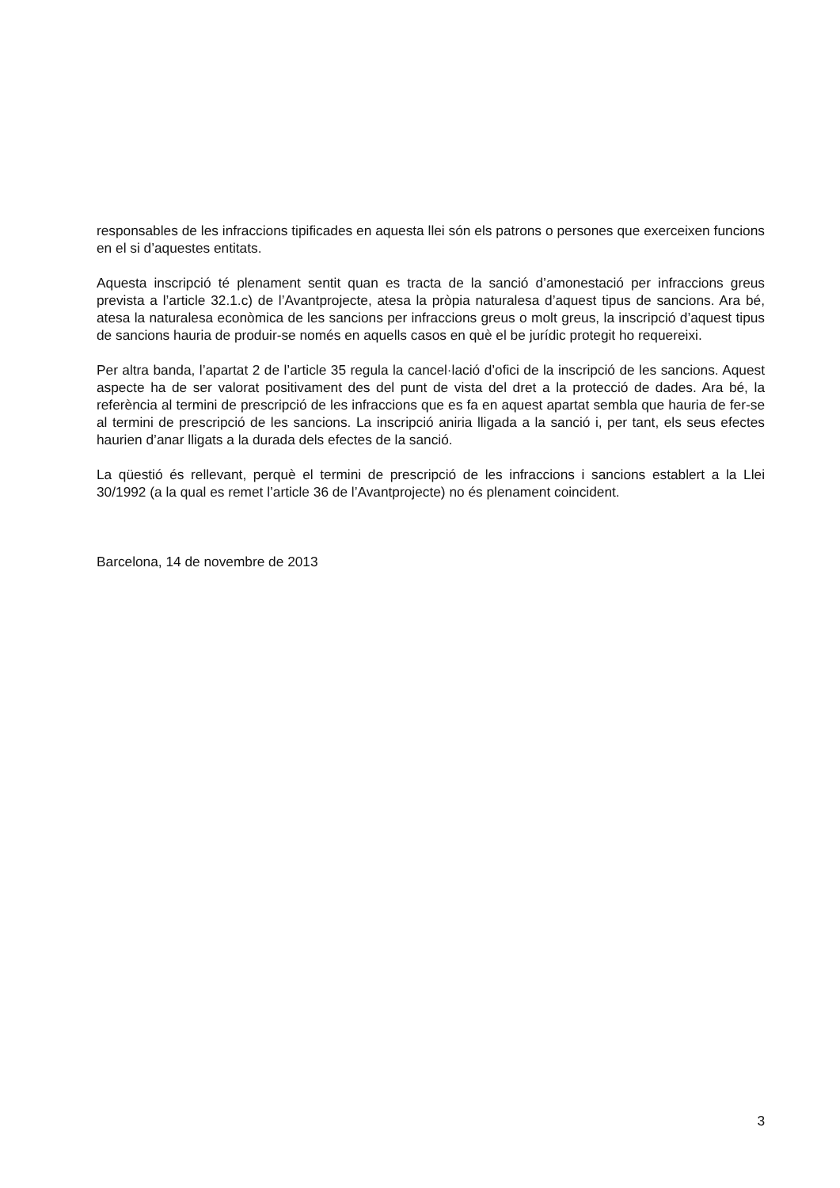responsables de les infraccions tipificades en aquesta llei són els patrons o persones que exerceixen funcions en el si d’aquestes entitats.
Aquesta inscripció té plenament sentit quan es tracta de la sanció d’amonestació per infraccions greus prevista a l’article 32.1.c) de l’Avantprojecte, atesa la pròpia naturalesa d’aquest tipus de sancions. Ara bé, atesa la naturalesa econòmica de les sancions per infraccions greus o molt greus, la inscripció d’aquest tipus de sancions hauria de produir-se només en aquells casos en què el be jurídic protegit ho requereixi.
Per altra banda, l’apartat 2 de l’article 35 regula la cancel·lació d’ofici de la inscripció de les sancions. Aquest aspecte ha de ser valorat positivament des del punt de vista del dret a la protecció de dades. Ara bé, la referència al termini de prescripció de les infraccions que es fa en aquest apartat sembla que hauria de fer-se al termini de prescripció de les sancions. La inscripció aniria lligada a la sanció i, per tant, els seus efectes haurien d’anar lligats a la durada dels efectes de la sanció.
La qüestió és rellevant, perquè el termini de prescripció de les infraccions i sancions establert a la Llei 30/1992 (a la qual es remet l’article 36 de l’Avantprojecte) no és plenament coincident.
Barcelona, 14 de novembre de 2013
3